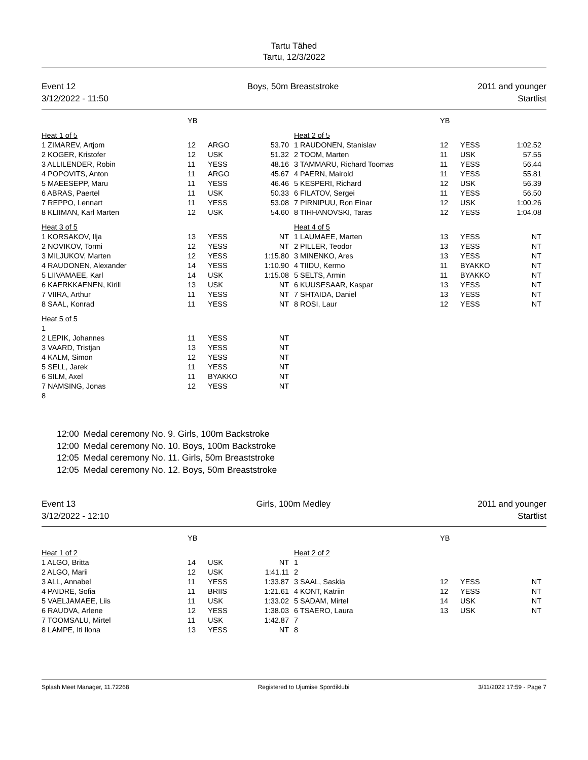Tartu Tähed
Tartu, 12/3/2022
Event 12
3/12/2022 - 11:50
Boys, 50m Breaststroke 2011 and younger
Startlist
| | YB | | |
| --- | --- | --- | --- |
| Heat 1 of 5 | | | |
| 1 ZIMAREV, Artjom | 12 | ARGO | 53.70 |
| 2 KOGER, Kristofer | 12 | USK | 51.32 |
| 3 ALLILENDER, Robin | 11 | YESS | 48.16 |
| 4 POPOVITS, Anton | 11 | ARGO | 45.67 |
| 5 MAEESEPP, Maru | 11 | YESS | 46.46 |
| 6 ABRAS, Paertel | 11 | USK | 50.33 |
| 7 REPPO, Lennart | 11 | YESS | 53.08 |
| 8 KLIIMAN, Karl Marten | 12 | USK | 54.60 |
| Heat 3 of 5 | | | |
| 1 KORSAKOV, Ilja | 13 | YESS | NT |
| 2 NOVIKOV, Tormi | 12 | YESS | NT |
| 3 MILJUKOV, Marten | 12 | YESS | 1:15.80 |
| 4 RAUDONEN, Alexander | 14 | YESS | 1:10.90 |
| 5 LIIVAMAEE, Karl | 14 | USK | 1:15.08 |
| 6 KAERKKAENEN, Kirill | 13 | USK | NT |
| 7 VIIRA, Arthur | 11 | YESS | NT |
| 8 SAAL, Konrad | 11 | YESS | NT |
| Heat 5 of 5 | | | |
| 1 | | | |
| 2 LEPIK, Johannes | 11 | YESS | NT |
| 3 VAARD, Tristjan | 13 | YESS | NT |
| 4 KALM, Simon | 12 | YESS | NT |
| 5 SELL, Jarek | 11 | YESS | NT |
| 6 SILM, Axel | 11 | BYAKKO | NT |
| 7 NAMSING, Jonas | 12 | YESS | NT |
| 8 | | | |
| | YB | | |
| --- | --- | --- | --- |
| Heat 2 of 5 | | | |
| 1 RAUDONEN, Stanislav | 12 | YESS | 1:02.52 |
| 2 TOOM, Marten | 11 | USK | 57.55 |
| 3 TAMMARU, Richard Toomas | 11 | YESS | 56.44 |
| 4 PAERN, Mairold | 11 | YESS | 55.81 |
| 5 KESPERI, Richard | 12 | USK | 56.39 |
| 6 FILATOV, Sergei | 11 | YESS | 56.50 |
| 7 PIRNIPUU, Ron Einar | 12 | USK | 1:00.26 |
| 8 TIHHANOVSKI, Taras | 12 | YESS | 1:04.08 |
| Heat 4 of 5 | | | |
| 1 LAUMAEE, Marten | 13 | YESS | NT |
| 2 PILLER, Teodor | 13 | YESS | NT |
| 3 MINENKO, Ares | 13 | YESS | NT |
| 4 TIIDU, Kermo | 11 | BYAKKO | NT |
| 5 SELTS, Armin | 11 | BYAKKO | NT |
| 6 KUUSESAAR, Kaspar | 13 | YESS | NT |
| 7 SHTAIDA, Daniel | 13 | YESS | NT |
| 8 ROSI, Laur | 12 | YESS | NT |
12:00 Medal ceremony No. 9. Girls, 100m Backstroke
12:00 Medal ceremony No. 10. Boys, 100m Backstroke
12:05 Medal ceremony No. 11. Girls, 50m Breaststroke
12:05 Medal ceremony No. 12. Boys, 50m Breaststroke
Event 13
3/12/2022 - 12:10
Girls, 100m Medley 2011 and younger
Startlist
| | YB | | |
| --- | --- | --- | --- |
| Heat 1 of 2 | | | |
| 1 ALGO, Britta | 14 | USK | NT |
| 2 ALGO, Marii | 12 | USK | 1:41.11 |
| 3 ALL, Annabel | 11 | YESS | 1:33.87 |
| 4 PAIDRE, Sofia | 11 | BRIIS | 1:21.61 |
| 5 VAELJAMAEE, Liis | 11 | USK | 1:33.02 |
| 6 RAUDVA, Arlene | 12 | YESS | 1:38.03 |
| 7 TOOMSALU, Mirtel | 11 | USK | 1:42.87 |
| 8 LAMPE, Iti Ilona | 13 | YESS | NT |
| | YB | | |
| --- | --- | --- | --- |
| Heat 2 of 2 | | | |
| 1 | | | |
| 2 | | | |
| 3 SAAL, Saskia | 12 | YESS | NT |
| 4 KONT, Katriin | 12 | YESS | NT |
| 5 SADAM, Mirtel | 14 | USK | NT |
| 6 TSAERO, Laura | 13 | USK | NT |
| 7 | | | |
| 8 | | | |
Splash Meet Manager, 11.72268 Registered to Ujumise Spordiklubi 3/11/2022 17:59 - Page 7